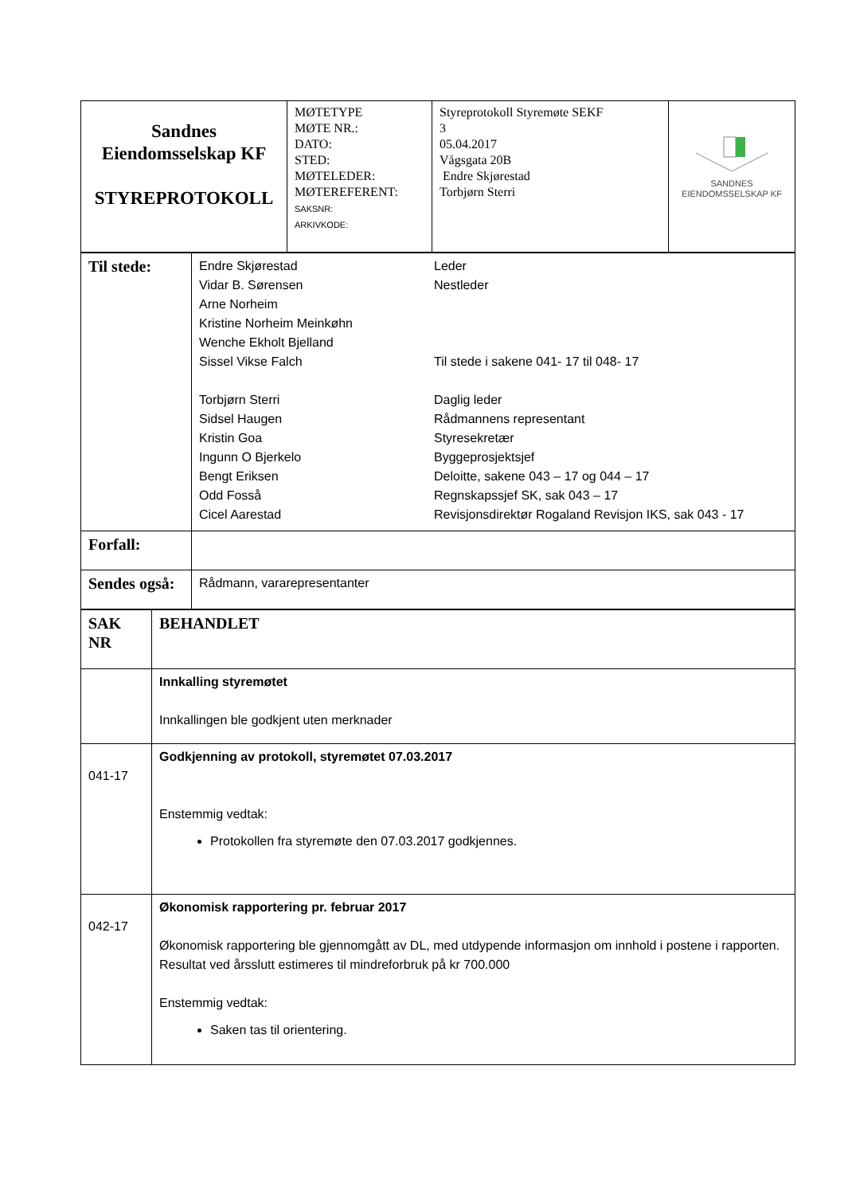| Sandnes Eiendomsselskap KF STYREPROTOKOLL | MØTETYPE MØTE NR.: DATO: STED: MØTELEDER: MØTEREFERENT: SAKSNR: ARKIVKODE: | Styreprotokoll Styremøte SEKF 3 05.04.2017 Vågsgata 20B Endre Skjørestad Torbjørn Sterri | SANDNES EIENDOMSSELSKAP KF |
| Til stede: | Endre Skjørestad Leder Vidar B. Sørensen Nestleder Arne Norheim Kristine Norheim Meinkøhn Wenche Ekholt Bjelland Sissel Vikse Falch Til stede i sakene 041- 17 til 048- 17 Torbjørn Sterri Daglig leder Sidsel Haugen Rådmannens representant Kristin Goa Styresekretær Ingunn O Bjerkelo Byggeprosjektsjef Bengt Eriksen Deloitte, sakene 043 – 17 og 044 – 17 Odd Fosså Regnskapssjef SK, sak 043 – 17 Cicel Aarestad Revisjonsdirektør Rogaland Revisjon IKS, sak 043 - 17 |
| Forfall: | |
| Sendes også: | Rådmann, vararepresentanter |
| SAK NR | BEHANDLET |
| | Innkalling styremøtet Innkallingen ble godkjent uten merknader |
| 041-17 | Godkjenning av protokoll, styremøtet 07.03.2017 Enstemmig vedtak: Protokollen fra styremøte den 07.03.2017 godkjennes. |
| 042-17 | Økonomisk rapportering pr. februar 2017 Økonomisk rapportering ble gjennomgått av DL, med utdypende informasjon om innhold i postene i rapporten. Resultat ved årsslutt estimeres til mindreforbruk på kr 700.000 Enstemmig vedtak: Saken tas til orientering. |